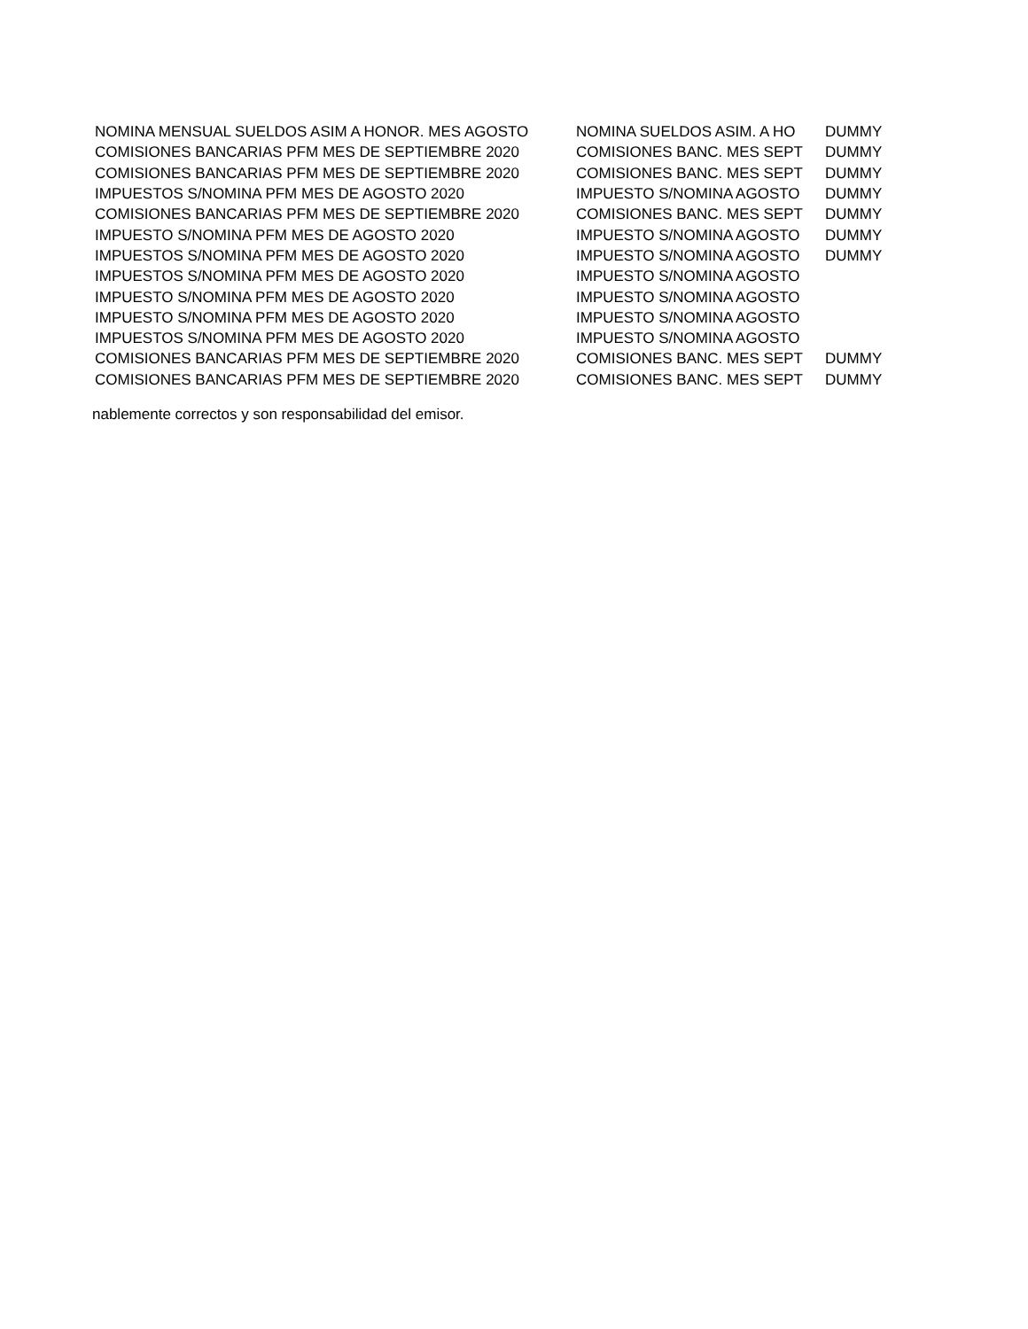| NOMINA MENSUAL SUELDOS ASIM A HONOR. MES AGOSTO | NOMINA SUELDOS ASIM. A HO | DUMMY |
| COMISIONES BANCARIAS PFM MES DE SEPTIEMBRE 2020 | COMISIONES BANC. MES SEPT | DUMMY |
| COMISIONES BANCARIAS PFM MES DE SEPTIEMBRE 2020 | COMISIONES BANC. MES SEPT | DUMMY |
| IMPUESTOS S/NOMINA PFM MES DE AGOSTO 2020 | IMPUESTO S/NOMINA AGOSTO | DUMMY |
| COMISIONES BANCARIAS PFM MES DE SEPTIEMBRE 2020 | COMISIONES BANC. MES SEPT | DUMMY |
| IMPUESTO S/NOMINA PFM MES DE AGOSTO 2020 | IMPUESTO S/NOMINA AGOSTO | DUMMY |
| IMPUESTOS S/NOMINA PFM MES DE AGOSTO 2020 | IMPUESTO S/NOMINA AGOSTO | DUMMY |
| IMPUESTOS S/NOMINA PFM MES DE AGOSTO 2020 | IMPUESTO S/NOMINA AGOSTO | |
| IMPUESTO S/NOMINA PFM MES DE AGOSTO 2020 | IMPUESTO S/NOMINA AGOSTO | |
| IMPUESTO S/NOMINA PFM MES DE AGOSTO 2020 | IMPUESTO S/NOMINA AGOSTO | |
| IMPUESTOS S/NOMINA PFM MES DE AGOSTO 2020 | IMPUESTO S/NOMINA AGOSTO | |
| COMISIONES BANCARIAS PFM MES DE SEPTIEMBRE 2020 | COMISIONES BANC. MES SEPT | DUMMY |
| COMISIONES BANCARIAS PFM MES DE SEPTIEMBRE 2020 | COMISIONES BANC. MES SEPT | DUMMY |
nablemente correctos y son responsabilidad del emisor.